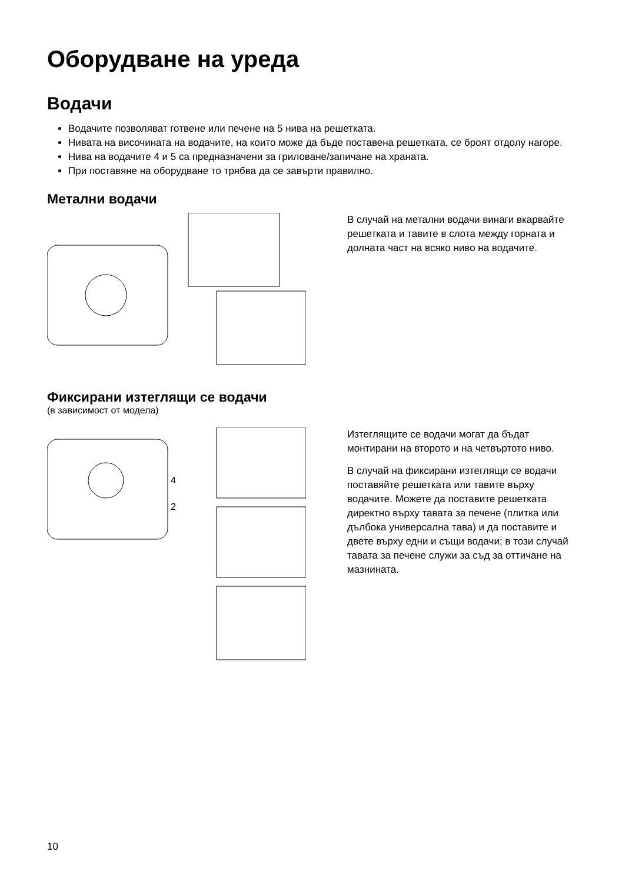Оборудване на уреда
Водачи
Водачите позволяват готвене или печене на 5 нива на решетката.
Нивата на височината на водачите, на които може да бъде поставена решетката, се броят отдолу нагоре.
Нива на водачите 4 и 5 са предназначени за гриловане/запичане на храната.
При поставяне на оборудване то трябва да се завърти правилно.
Метални водачи
В случай на метални водачи винаги вкарвайте решетката и тавите в слота между горната и долната част на всяко ниво на водачите.
Фиксирани изтеглящи се водачи
(в зависимост от модела)
4
2
Изтеглящите се водачи могат да бъдат монтирани на второто и на четвъртото ниво.
В случай на фиксирани изтеглящи се водачи поставяйте решетката или тавите върху водачите. Можете да поставите решетката директно върху тавата за печене (плитка или дълбока универсална тава) и да поставите и двете върху едни и същи водачи; в този случай тавата за печене служи за съд за оттичане на мазнината.
10